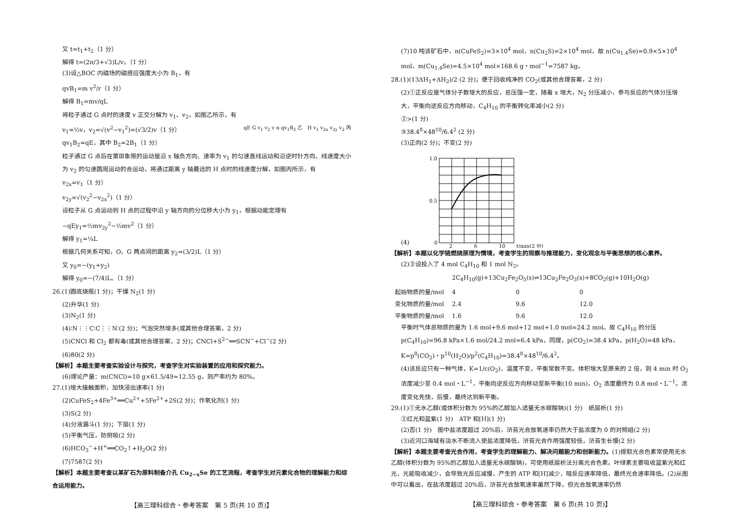又 t=t<sub>1</sub>+t<sub>2</sub>（1 分）
解得 t=(2π/3+√3)L/v。（1 分）
(3)设△BOC 内磁场的磁感应强度大小为 B<sub>1</sub>，有
qvB<sub>1</sub>=m v<sup>2</sup>/r（1 分）
解得 B<sub>1</sub>=mv/qL
将粒子通过 G 点时的速度 v 正交分解为 v<sub>1</sub>、v<sub>2</sub>，如图乙所示，有
v<sub>1</sub>=½v，v<sub>2</sub>=√(v<sup>2</sup>−v<sub>1</sub><sup>2</sup>)=(√3/2)v（1 分）
qv<sub>1</sub>B<sub>2</sub>=qE，其中 B<sub>2</sub>=2B<sub>1</sub>（1 分）
qE G v<sub>1</sub> v<sub>2</sub> v α qv<sub>1</sub>B<sub>2</sub> 乙 H v<sub>1</sub> v<sub>2x</sub> v<sub>2y</sub> v<sub>2</sub> 丙
粒子通过 G 点后在第Ⅲ象限的运动是沿 x 轴负方向、速率为 v<sub>1</sub> 的匀速直线运动和沿逆时针方向、线速度大小为 v<sub>2</sub> 的匀速圆周运动的合运动，将通过距离 y 轴最远的 H 点时的线速度分解，如图丙所示，有
v<sub>2x</sub>=v<sub>1</sub>（1 分）
v<sub>2y</sub>=√(v<sub>2</sub><sup>2</sup>−v<sub>2x</sub><sup>2</sup>)（1 分）
设粒子从 G 点运动到 H 点的过程中沿 y 轴方向的分位移大小为 y<sub>1</sub>，根据动能定理有
−qEy<sub>1</sub>=½mv<sub>2y</sub><sup>2</sup>−½mv<sup>2</sup>（1 分）
解得 y<sub>1</sub>=¼L
根据几何关系可知，O、G 两点间的距离 y<sub>2</sub>=(3/2)L（1 分）
又 y<sub>0</sub>=−(y<sub>1</sub>+y<sub>2</sub>)
解得 y<sub>0</sub>=−(7/4)L。（1 分）
26.(1)圆底烧瓶(1 分)；干燥 N<sub>2</sub>(1 分)
(2)升华(1 分)
(3)N<sub>2</sub>(1 分)
(4)∶N⋮⋮C∶C⋮⋮N∶(2 分)；气泡突然增多(或其他合理答案，2 分)
(5)CNCl 和 Cl<sub>2</sub> 都有毒(或其他合理答案，2 分)；CNCl+S<sup>2−</sup>══SCN<sup>−</sup>+Cl<sup>−</sup>(2 分)
(6)80(2 分)
【解析】本题主要考查实验设计与探究，考查学生对实验装置的应用和探究能力。
(6)理论产量：m(CNCl)=10 g×61.5/49≈12.55 g，则产率约为 80%。
27.(1)增大接触面积，加快浸出速率(1 分)
(2)CuFeS<sub>2</sub>+4Fe<sup>3+</sup>══Cu<sup>2+</sup>+5Fe<sup>2+</sup>+2S(2 分)；作氧化剂(1 分)
(3)S(2 分)
(4)分液漏斗(1 分)；下层(1 分)
(5)平衡气压，防倒吸(2 分)
(6)HCO<sub>3</sub><sup>−</sup>+H<sup>+</sup>══CO<sub>2</sub>↑+H<sub>2</sub>O(2 分)
(7)7587(2 分)
【解析】本题主要考查以某矿石为原料制备介孔 Cu<sub>2−x</sub>Se 的工艺流程，考查学生对元素化合物的理解能力和综合运用能力。
【高三理科综合・参考答案　第 5 页(共 10 页)】
(7)10 吨该矿石中，n(CuFeS<sub>2</sub>)=3×10<sup>4</sup> mol，n(Cu<sub>2</sub>S)=2×10<sup>4</sup> mol，故 n(Cu<sub>1.4</sub>Se)=0.9×5×10<sup>4</sup> mol，m(Cu<sub>1.4</sub>Se)=4.5×10<sup>4</sup> mol×168.6 g・mol<sup>−1</sup>=7587 kg。
28.(1)(13ΔH<sub>1</sub>+ΔH<sub>2</sub>)/2 (2 分)；便于回收纯净的 CO<sub>2</sub>(或其他合理答案，2 分)
(2)①正反应是气体分子数增大的反应，总压强一定，随着 x 增大，N<sub>2</sub> 分压减小，参与反应的气体分压增大，平衡向逆反应方向移动，C<sub>4</sub>H<sub>10</sub> 的平衡转化率减小(2 分)
②>(1 分)
③38.4<sup>8</sup>×48<sup>10</sup>/6.4<sup>2</sup> (2 分)
(3)正向(2 分)；不变(2 分)
(4)
1.0
0.5
0
2
6
10
t/min(2 分)
【解析】本题以化学链燃烧原理为情境，考查学生的观察与推理能力，变化观念与平衡思想的核心素养。
(2)③设投入了 4 mol C<sub>4</sub>H<sub>10</sub> 和 1 mol N<sub>2</sub>。
| | 2C<sub>4</sub>H<sub>10</sub>(g)+13Cu<sub>2</sub>Fe<sub>2</sub>O<sub>5</sub>(s)⇌13Cu<sub>2</sub>Fe<sub>2</sub>O<sub>3</sub>(s)+8CO<sub>2</sub>(g)+10H<sub>2</sub>O(g) | | |
| 起始物质的量/mol | 4 | 0 | 0 |
| 变化物质的量/mol | 2.4 | 9.6 | 12.0 |
| 平衡物质的量/mol | 1.6 | 9.6 | 12.0 |
平衡时气体总物质的量为 1.6 mol+9.6 mol+12 mol+1.0 mol=24.2 mol。故 C<sub>4</sub>H<sub>10</sub> 的分压 p(C<sub>4</sub>H<sub>10</sub>)=96.8 kPa×1.6 mol/24.2 mol=6.4 kPa，同理，p(CO<sub>2</sub>)=38.4 kPa，p(H<sub>2</sub>O)=48 kPa，K=p<sup>8</sup>(CO<sub>2</sub>)・p<sup>10</sup>(H<sub>2</sub>O)/p<sup>2</sup>(C<sub>4</sub>H<sub>10</sub>)=38.4<sup>8</sup>×48<sup>10</sup>/6.4<sup>2</sup>。
(4)该反应只有一种气体，K=1/c(O<sub>2</sub>)，温度不变，平衡常数不变。体积增大至原来的 2 倍，则 4 min 时 O<sub>2</sub> 浓度减少至 0.4 mol・L<sup>−1</sup>，平衡向逆反应方向移动至新平衡(10 min)，O<sub>2</sub> 浓度最终为 0.8 mol・L<sup>−1</sup>。浓度变化先快，后慢，最终达到新平衡。
29.(1)①无水乙醇(或体积分数为 95%的乙醇加入适量无水碳酸钠)(1 分)　纸层析(1 分)
②红光和蓝紫(1 分)　ATP 和[H](1 分)
(2)否(1 分)　图中盐浓度超过 20%后，浒苔光合放氧速率仍然大于盐浓度为 0 的对照组(2 分)
(3)近河口海域有淡水不断流入使盐浓度降低，浒苔光合作用强度较低，浒苔生长慢(2 分)
【解析】本题主要考查光合作用，考查学生的理解能力、解决问题能力和创新能力。(1)提取光合色素常使用无水乙醇(体积分数为 95%的乙醇加入适量无水碳酸钠)，可使用纸层析法分离光合色素。叶绿素主要吸收蓝紫光和红光，光能吸收减少，会导致光反应减慢，产生的 ATP 和[H]减少，暗反应速率降低，最终光合速率降低。(2)从图中可以看出，在盐浓度超过 20%后，浒苔光合放氧速率虽然下降，但光合放氧速率仍然
【高三理科综合・参考答案　第 6 页(共 10 页)】